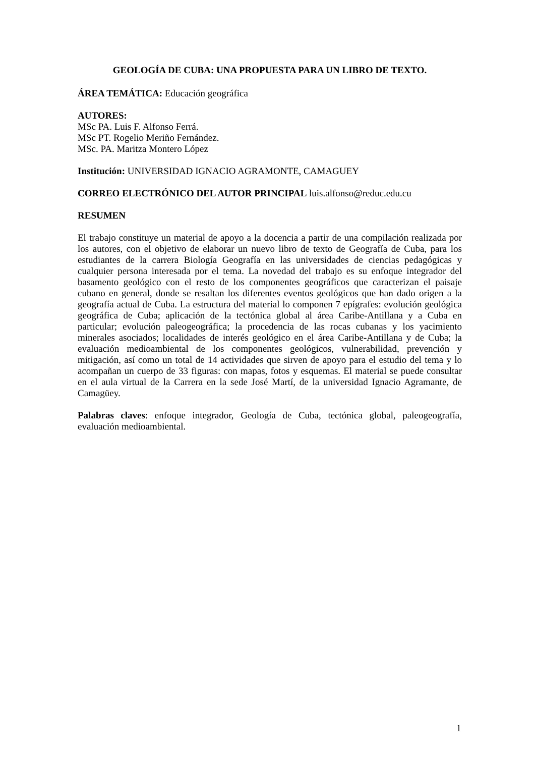GEOLOGÍA DE CUBA: UNA PROPUESTA PARA UN LIBRO DE TEXTO.
ÁREA TEMÁTICA: Educación geográfica
AUTORES:
MSc PA. Luis F. Alfonso Ferrá.
MSc PT. Rogelio Meriño Fernández.
MSc. PA. Maritza Montero López
Institución: UNIVERSIDAD IGNACIO AGRAMONTE, CAMAGUEY
CORREO ELECTRÓNICO DEL AUTOR PRINCIPAL luis.alfonso@reduc.edu.cu
RESUMEN
El trabajo constituye un material de apoyo a la docencia a partir de una compilación realizada por los autores, con el objetivo de elaborar un nuevo libro de texto de Geografía de Cuba, para los estudiantes de la carrera Biología Geografía en las universidades de ciencias pedagógicas y cualquier persona interesada por el tema. La novedad del trabajo es su enfoque integrador del basamento geológico con el resto de los componentes geográficos que caracterizan el paisaje cubano en general, donde se resaltan los diferentes eventos geológicos que han dado origen a la geografía actual de Cuba. La estructura del material lo componen 7 epígrafes: evolución geológica geográfica de Cuba; aplicación de la tectónica global al área Caribe-Antillana y a Cuba en particular; evolución paleogeográfica; la procedencia de las rocas cubanas y los yacimiento minerales asociados; localidades de interés geológico en el área Caribe-Antillana y de Cuba; la evaluación medioambiental de los componentes geológicos, vulnerabilidad, prevención y mitigación, así como un total de 14 actividades que sirven de apoyo para el estudio del tema y lo acompañan un cuerpo de 33 figuras: con mapas, fotos y esquemas. El material se puede consultar en el aula virtual de la Carrera en la sede José Martí, de la universidad Ignacio Agramante, de Camagüey.
Palabras claves: enfoque integrador, Geología de Cuba, tectónica global, paleogeografía, evaluación medioambiental.
1